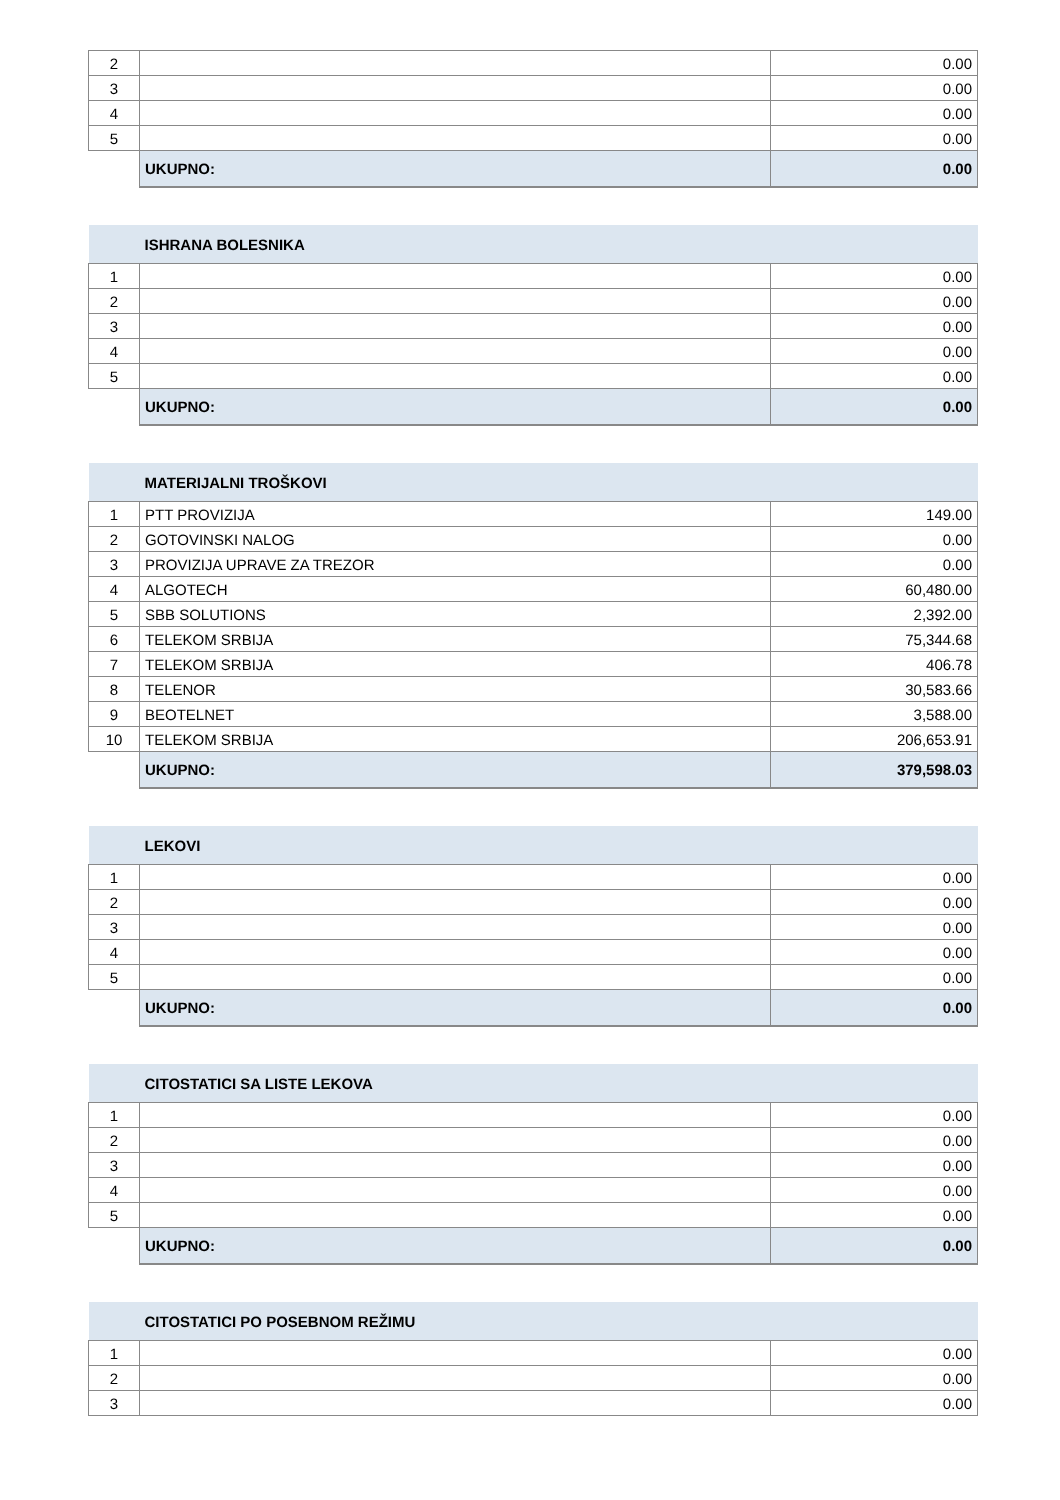| 2 | | 0.00 |
| 3 | | 0.00 |
| 4 | | 0.00 |
| 5 | | 0.00 |
| | UKUPNO: | 0.00 |
| | ISHRANA BOLESNIKA | |
| 1 | | 0.00 |
| 2 | | 0.00 |
| 3 | | 0.00 |
| 4 | | 0.00 |
| 5 | | 0.00 |
| | UKUPNO: | 0.00 |
| | MATERIJALNI TROŠKOVI | |
| 1 | PTT PROVIZIJA | 149.00 |
| 2 | GOTOVINSKI NALOG | 0.00 |
| 3 | PROVIZIJA UPRAVE ZA TREZOR | 0.00 |
| 4 | ALGOTECH | 60,480.00 |
| 5 | SBB SOLUTIONS | 2,392.00 |
| 6 | TELEKOM SRBIJA | 75,344.68 |
| 7 | TELEKOM SRBIJA | 406.78 |
| 8 | TELENOR | 30,583.66 |
| 9 | BEOTELNET | 3,588.00 |
| 10 | TELEKOM SRBIJA | 206,653.91 |
| | UKUPNO: | 379,598.03 |
| | LEKOVI | |
| 1 | | 0.00 |
| 2 | | 0.00 |
| 3 | | 0.00 |
| 4 | | 0.00 |
| 5 | | 0.00 |
| | UKUPNO: | 0.00 |
| | CITOSTATICI SA LISTE LEKOVA | |
| 1 | | 0.00 |
| 2 | | 0.00 |
| 3 | | 0.00 |
| 4 | | 0.00 |
| 5 | | 0.00 |
| | UKUPNO: | 0.00 |
| | CITOSTATICI PO POSEBNOM REŽIMU | |
| 1 | | 0.00 |
| 2 | | 0.00 |
| 3 | | 0.00 |